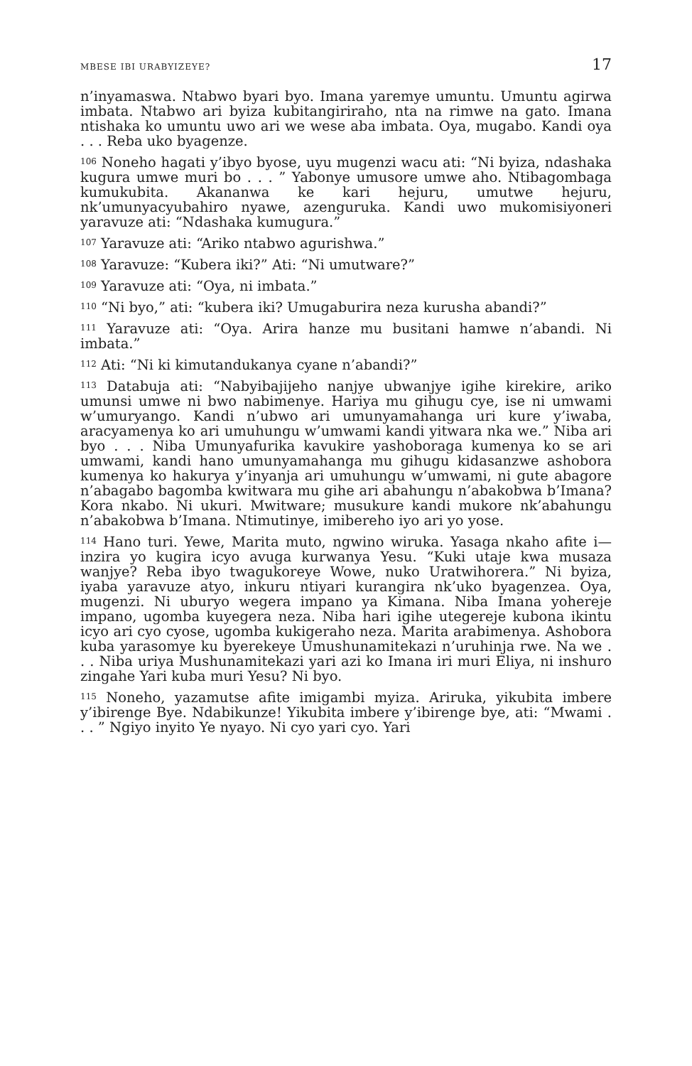MBESE IBI URABYIZEYE? 17
n’inyamaswa. Ntabwo byari byo. Imana yaremye umuntu. Umuntu agirwa imbata. Ntabwo ari byiza kubitangiriraho, nta na rimwe na gato. Imana ntishaka ko umuntu uwo ari we wese aba imbata. Oya, mugabo. Kandi oya . . . Reba uko byagenze.
<sup>106</sup> Noneho hagati y’ibyo byose, uyu mugenzi wacu ati: “Ni byiza, ndashaka kugura umwe muri bo . . . ” Yabonye umusore umwe aho. Ntibagombaga kumukubita. Akananwa ke kari hejuru, umutwe hejuru, nk’umunyacyubahiro nyawe, azenguruka. Kandi uwo mukomisiyoneri yaravuze ati: “Ndashaka kumugura.”
<sup>107</sup> Yaravuze ati: “Ariko ntabwo agurishwa.”
<sup>108</sup> Yaravuze: “Kubera iki?” Ati: “Ni umutware?”
<sup>109</sup> Yaravuze ati: “Oya, ni imbata.”
<sup>110</sup> “Ni byo,” ati: “kubera iki? Umugaburira neza kurusha abandi?”
<sup>111</sup> Yaravuze ati: “Oya. Arira hanze mu busitani hamwe n’abandi. Ni imbata.”
<sup>112</sup> Ati: “Ni ki kimutandukanya cyane n’abandi?”
<sup>113</sup> Databuja ati: “Nabyibajijeho nanjye ubwanjye igihe kirekire, ariko umunsi umwe ni bwo nabimenye. Hariya mu gihugu cye, ise ni umwami w’umuryango. Kandi n’ubwo ari umunyamahanga uri kure y’iwaba, aracyamenya ko ari umuhungu w’umwami kandi yitwara nka we.” Niba ari byo . . . Niba Umunyafurika kavukire yashoboraga kumenya ko se ari umwami, kandi hano umunyamahanga mu gihugu kidasanzwe ashobora kumenya ko hakurya y’inyanja ari umuhungu w’umwami, ni gute abagore n’abagabo bagomba kwitwara mu gihe ari abahungu n’abakobwa b’Imana? Kora nkabo. Ni ukuri. Mwitware; musukure kandi mukore nk’abahungu n’abakobwa b’Imana. Ntimutinye, imibereho iyo ari yo yose.
<sup>114</sup> Hano turi. Yewe, Marita muto, ngwino wiruka. Yasaga nkaho afite i—inzira yo kugira icyo avuga kurwanya Yesu. “Kuki utaje kwa musaza wanjye? Reba ibyo twagukoreye Wowe, nuko Uratwihorera.” Ni byiza, iyaba yaravuze atyo, inkuru ntiyari kurangira nk’uko byagenzea. Oya, mugenzi. Ni uburyo wegera impano ya Kimana. Niba Imana yohereje impano, ugomba kuyegera neza. Niba hari igihe utegereje kubona ikintu icyo ari cyo cyose, ugomba kukigeraho neza. Marita arabimenya. Ashobora kuba yarasomye ku byerekeye Umushunamitekazi n’uruhinja rwe. Na we . . . Niba uriya Mushunamitekazi yari azi ko Imana iri muri Eliya, ni inshuro zingahe Yari kuba muri Yesu? Ni byo.
<sup>115</sup> Noneho, yazamutse afite imigambi myiza. Ariruka, yikubita imbere y’ibirenge Bye. Ndabikunze! Yikubita imbere y’ibirenge bye, ati: “Mwami . . . ” Ngiyo inyito Ye nyayo. Ni cyo yari cyo. Yari